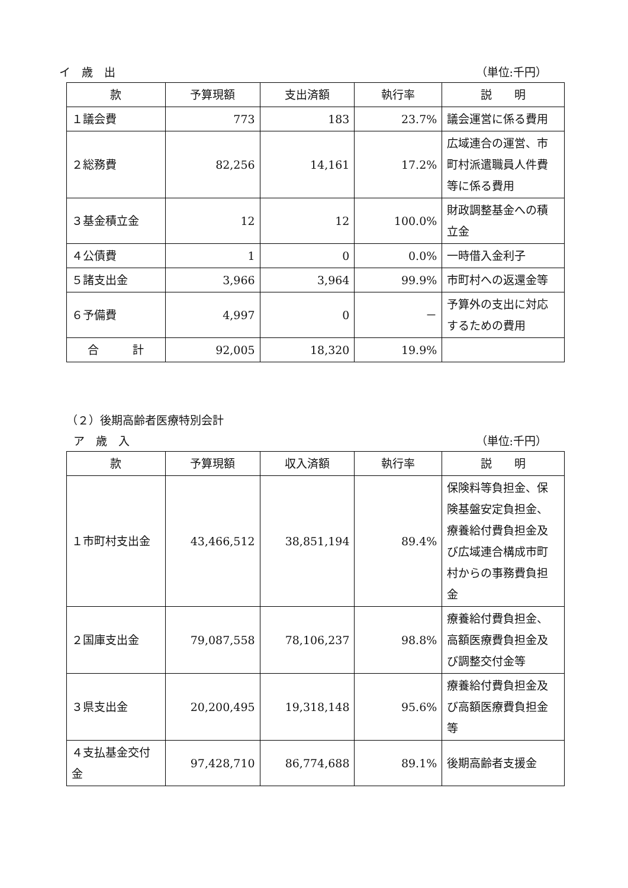イ　歳　出 （単位:千円）
| 款 | 予算現額 | 支出済額 | 執行率 | 説 明 |
| --- | --- | --- | --- | --- |
| １議会費 | 773 | 183 | 23.7% | 議会運営に係る費用 |
| ２総務費 | 82,256 | 14,161 | 17.2% | 広域連合の運営、市町村派遣職員人件費等に係る費用 |
| ３基金積立金 | 12 | 12 | 100.0% | 財政調整基金への積立金 |
| ４公債費 | 1 | 0 | 0.0% | 一時借入金利子 |
| ５諸支出金 | 3,966 | 3,964 | 99.9% | 市町村への返還金等 |
| ６予備費 | 4,997 | 0 | － | 予算外の支出に対応するための費用 |
| 合 計 | 92,005 | 18,320 | 19.9% | |
（２）後期高齢者医療特別会計
ア　歳　入 （単位:千円）
| 款 | 予算現額 | 収入済額 | 執行率 | 説 明 |
| --- | --- | --- | --- | --- |
| １市町村支出金 | 43,466,512 | 38,851,194 | 89.4% | 保険料等負担金、保険基盤安定負担金、療養給付費負担金及び広域連合構成市町村からの事務費負担金 |
| ２国庫支出金 | 79,087,558 | 78,106,237 | 98.8% | 療養給付費負担金、高額医療費負担金及び調整交付金等 |
| ３県支出金 | 20,200,495 | 19,318,148 | 95.6% | 療養給付費負担金及び高額医療費負担金等 |
| ４支払基金交付金 | 97,428,710 | 86,774,688 | 89.1% | 後期高齢者支援金 |